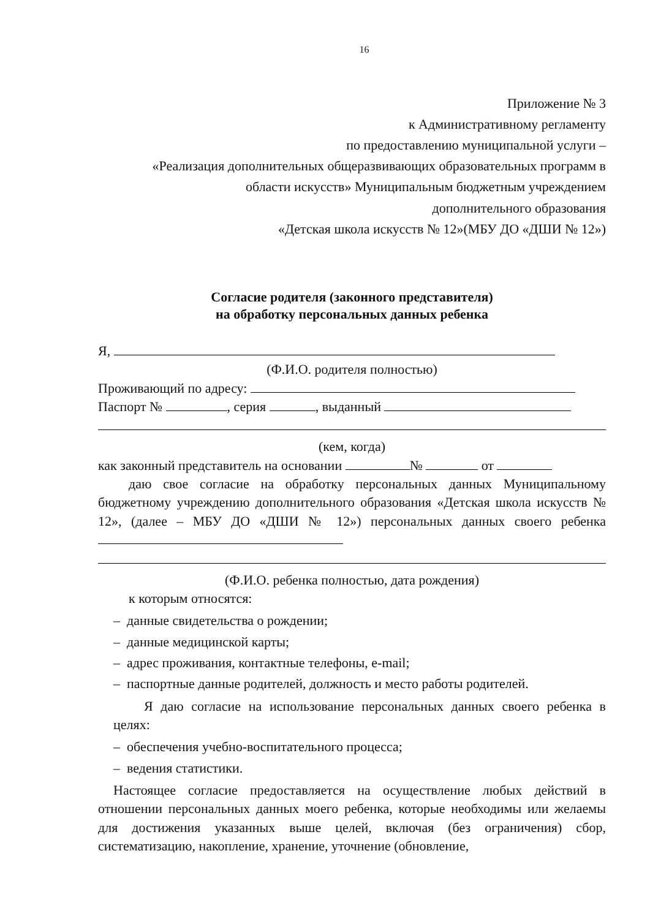16
Приложение № 3
к Административному регламенту
по предоставлению муниципальной услуги –
«Реализация дополнительных общеразвивающих образовательных программ в
области искусств» Муниципальным бюджетным учреждением
дополнительного образования
«Детская школа искусств № 12»(МБУ ДО «ДШИ № 12»)
Согласие родителя (законного представителя)
на обработку персональных данных ребенка
Я,
(Ф.И.О. родителя полностью)
Проживающий по адресу:
Паспорт № , серия , выданный
(кем, когда)
как законный представитель на основании № от
даю свое согласие на обработку персональных данных Муниципальному бюджетному учреждению дополнительного образования «Детская школа искусств № 12», (далее – МБУ ДО «ДШИ № 12») персональных данных своего ребенка
(Ф.И.О. ребенка полностью, дата рождения)
к которым относятся:
– данные свидетельства о рождении;
– данные медицинской карты;
– адрес проживания, контактные телефоны, e-mail;
– паспортные данные родителей, должность и место работы родителей.
Я даю согласие на использование персональных данных своего ребенка в целях:
– обеспечения учебно-воспитательного процесса;
– ведения статистики.
Настоящее согласие предоставляется на осуществление любых действий в отношении персональных данных моего ребенка, которые необходимы или желаемы для достижения указанных выше целей, включая (без ограничения) сбор, систематизацию, накопление, хранение, уточнение (обновление,